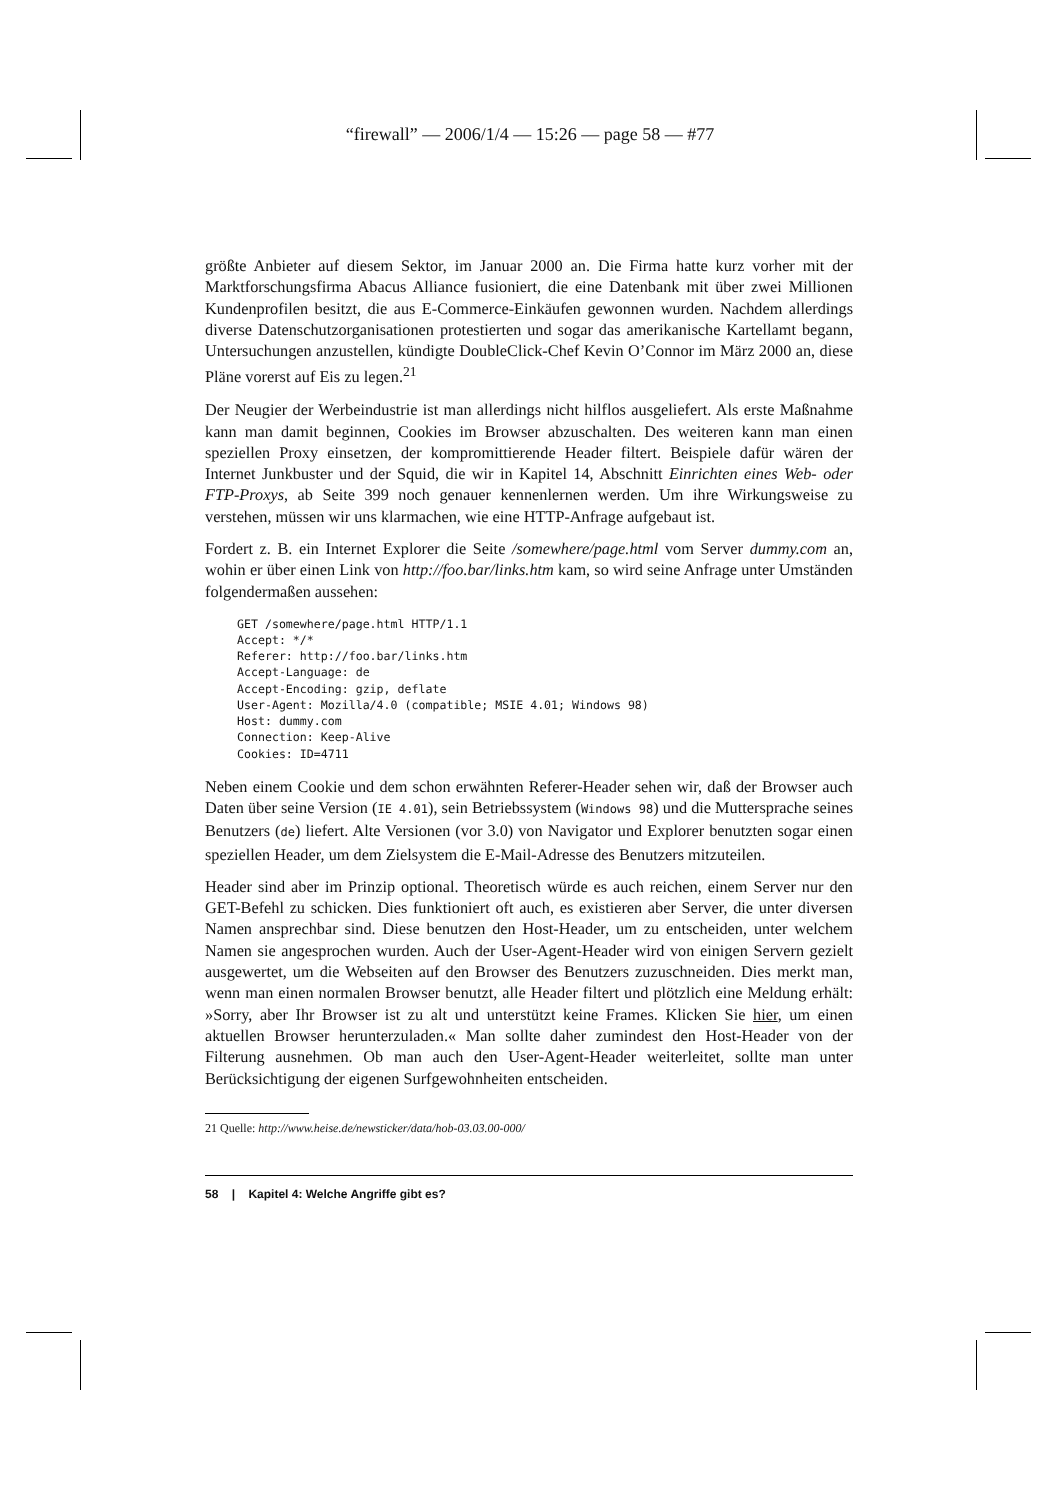“firewall” — 2006/1/4 — 15:26 — page 58 — #77
größte Anbieter auf diesem Sektor, im Januar 2000 an. Die Firma hatte kurz vorher mit der Marktforschungsfirma Abacus Alliance fusioniert, die eine Datenbank mit über zwei Millionen Kundenprofilen besitzt, die aus E-Commerce-Einkäufen gewonnen wurden. Nachdem allerdings diverse Datenschutzorganisationen protestierten und sogar das amerikanische Kartellamt begann, Untersuchungen anzustellen, kündigte DoubleClick-Chef Kevin O’Connor im März 2000 an, diese Pläne vorerst auf Eis zu legen.<sup>21</sup>
Der Neugier der Werbeindustrie ist man allerdings nicht hilflos ausgeliefert. Als erste Maßnahme kann man damit beginnen, Cookies im Browser abzuschalten. Des weiteren kann man einen speziellen Proxy einsetzen, der kompromittierende Header filtert. Beispiele dafür wären der Internet Junkbuster und der Squid, die wir in Kapitel 14, Abschnitt Einrichten eines Web- oder FTP-Proxys, ab Seite 399 noch genauer kennenlernen werden. Um ihre Wirkungsweise zu verstehen, müssen wir uns klarmachen, wie eine HTTP-Anfrage aufgebaut ist.
Fordert z. B. ein Internet Explorer die Seite /somewhere/page.html vom Server dummy.com an, wohin er über einen Link von http://foo.bar/links.htm kam, so wird seine Anfrage unter Umständen folgendermaßen aussehen:
GET /somewhere/page.html HTTP/1.1
Accept: */*
Referer: http://foo.bar/links.htm
Accept-Language: de
Accept-Encoding: gzip, deflate
User-Agent: Mozilla/4.0 (compatible; MSIE 4.01; Windows 98)
Host: dummy.com
Connection: Keep-Alive
Cookies: ID=4711
Neben einem Cookie und dem schon erwähnten Referer-Header sehen wir, daß der Browser auch Daten über seine Version (IE 4.01), sein Betriebssystem (Windows 98) und die Muttersprache seines Benutzers (de) liefert. Alte Versionen (vor 3.0) von Navigator und Explorer benutzten sogar einen speziellen Header, um dem Zielsystem die E-Mail-Adresse des Benutzers mitzuteilen.
Header sind aber im Prinzip optional. Theoretisch würde es auch reichen, einem Server nur den GET-Befehl zu schicken. Dies funktioniert oft auch, es existieren aber Server, die unter diversen Namen ansprechbar sind. Diese benutzen den Host-Header, um zu entscheiden, unter welchem Namen sie angesprochen wurden. Auch der User-Agent-Header wird von einigen Servern gezielt ausgewertet, um die Webseiten auf den Browser des Benutzers zuzuschneiden. Dies merkt man, wenn man einen normalen Browser benutzt, alle Header filtert und plötzlich eine Meldung erhält: »Sorry, aber Ihr Browser ist zu alt und unterstützt keine Frames. Klicken Sie hier, um einen aktuellen Browser herunterzuladen.« Man sollte daher zumindest den Host-Header von der Filterung ausnehmen. Ob man auch den User-Agent-Header weiterleitet, sollte man unter Berücksichtigung der eigenen Surfgewohnheiten entscheiden.
21 Quelle: http://www.heise.de/newsticker/data/hob-03.03.00-000/
58 | Kapitel 4: Welche Angriffe gibt es?